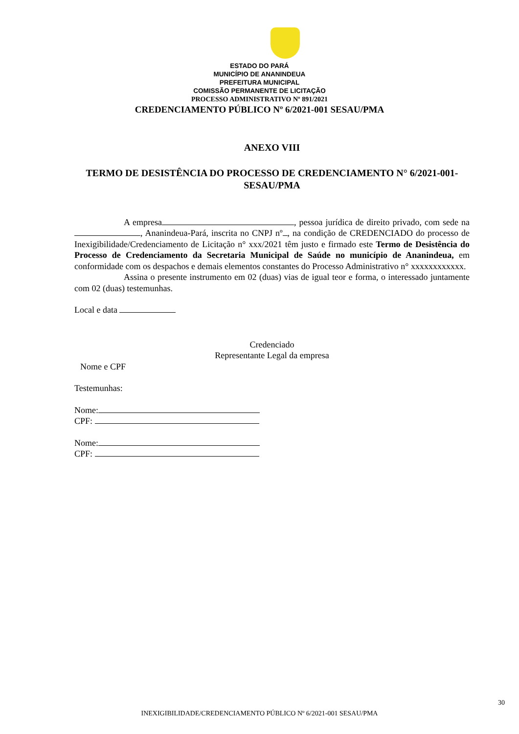ESTADO DO PARÁ
MUNICÍPIO DE ANANINDEUA
PREFEITURA MUNICIPAL
COMISSÃO PERMANENTE DE LICITAÇÃO
PROCESSO ADMINISTRATIVO Nº 891/2021
CREDENCIAMENTO PÚBLICO Nº 6/2021-001 SESAU/PMA
ANEXO VIII
TERMO DE DESISTÊNCIA DO PROCESSO DE CREDENCIAMENTO N° 6/2021-001-SESAU/PMA
A empresa , pessoa jurídica de direito privado, com sede na , Ananindeua-Pará, inscrita no CNPJ nº , na condição de CREDENCIADO do processo de Inexigibilidade/Credenciamento de Licitação n° xxx/2021 têm justo e firmado este Termo de Desistência do Processo de Credenciamento da Secretaria Municipal de Saúde no município de Ananindeua, em conformidade com os despachos e demais elementos constantes do Processo Administrativo n° xxxxxxxxxxxx.
Assina o presente instrumento em 02 (duas) vias de igual teor e forma, o interessado juntamente com 02 (duas) testemunhas.
Local e data
Credenciado
Representante Legal da empresa
Nome e CPF
Testemunhas:
Nome:
CPF:
Nome:
CPF:
30
INEXIGIBILIDADE/CREDENCIAMENTO PÚBLICO Nº 6/2021-001 SESAU/PMA